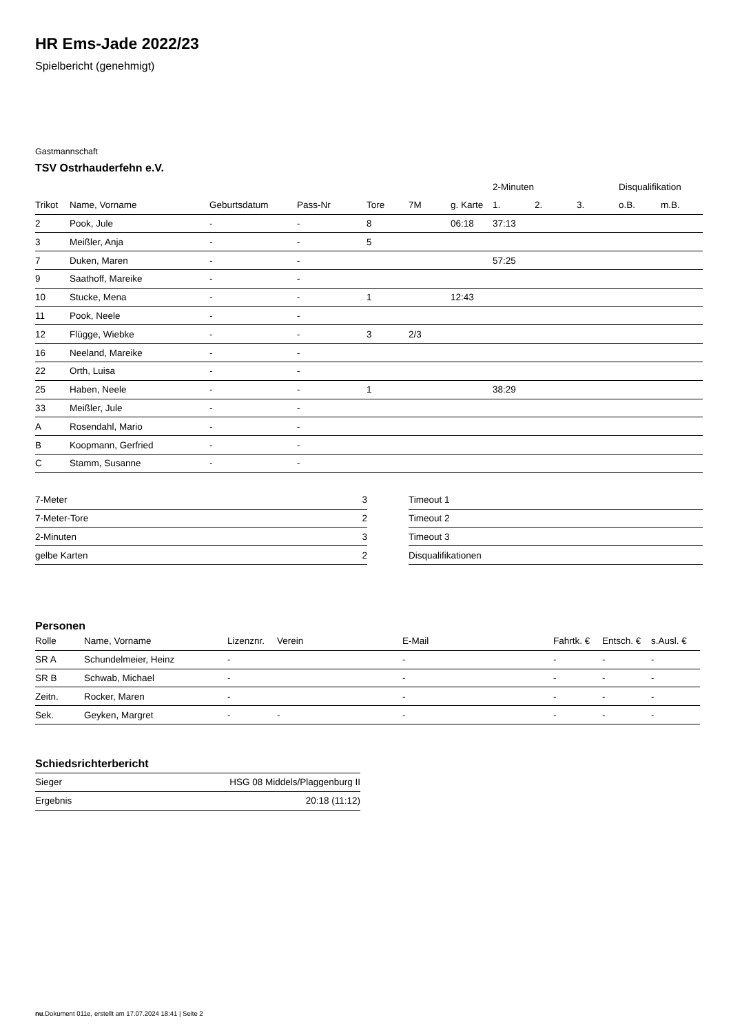HR Ems-Jade 2022/23
Spielbericht (genehmigt)
Gastmannschaft
TSV Ostrhauderfehn e.V.
| | | | | | | | 2-Minuten | | | Disqualifikation | |
| --- | --- | --- | --- | --- | --- | --- | --- | --- | --- | --- | --- |
| Trikot | Name, Vorname | Geburtsdatum | Pass-Nr | Tore | 7M | g. Karte | 1. | 2. | 3. | o.B. | m.B. |
| 2 | Pook, Jule | - | - | 8 | | 06:18 | 37:13 | | | | |
| 3 | Meißler, Anja | - | - | 5 | | | | | | | |
| 7 | Duken, Maren | - | - | | | | 57:25 | | | | |
| 9 | Saathoff, Mareike | - | - | | | | | | | | |
| 10 | Stucke, Mena | - | - | 1 | | 12:43 | | | | | |
| 11 | Pook, Neele | - | - | | | | | | | | |
| 12 | Flügge, Wiebke | - | - | 3 | 2/3 | | | | | | |
| 16 | Neeland, Mareike | - | - | | | | | | | | |
| 22 | Orth, Luisa | - | - | | | | | | | | |
| 25 | Haben, Neele | - | - | 1 | | | 38:29 | | | | |
| 33 | Meißler, Jule | - | - | | | | | | | | |
| A | Rosendahl, Mario | - | - | | | | | | | | |
| B | Koopmann, Gerfried | - | - | | | | | | | | |
| C | Stamm, Susanne | - | - | | | | | | | | |
| 7-Meter | 3 |
| 7-Meter-Tore | 2 |
| 2-Minuten | 3 |
| gelbe Karten | 2 |
| Timeout 1 |
| Timeout 2 |
| Timeout 3 |
| Disqualifikationen |
Personen
| Rolle | Name, Vorname | Lizenznr. | Verein | E-Mail | Fahrtk. € | Entsch. € | s.Ausl. € |
| --- | --- | --- | --- | --- | --- | --- | --- |
| SR A | Schundelmeier, Heinz | - | | - | - | - | - |
| SR B | Schwab, Michael | - | | - | - | - | - |
| Zeitn. | Rocker, Maren | - | | - | - | - | - |
| Sek. | Geyken, Margret | - | - | - | - | - | - |
Schiedsrichterbericht
| Sieger | HSG 08 Middels/Plaggenburg II |
| Ergebnis | 20:18 (11:12) |
nu.Dokument 011e, erstellt am 17.07.2024 18:41 | Seite 2